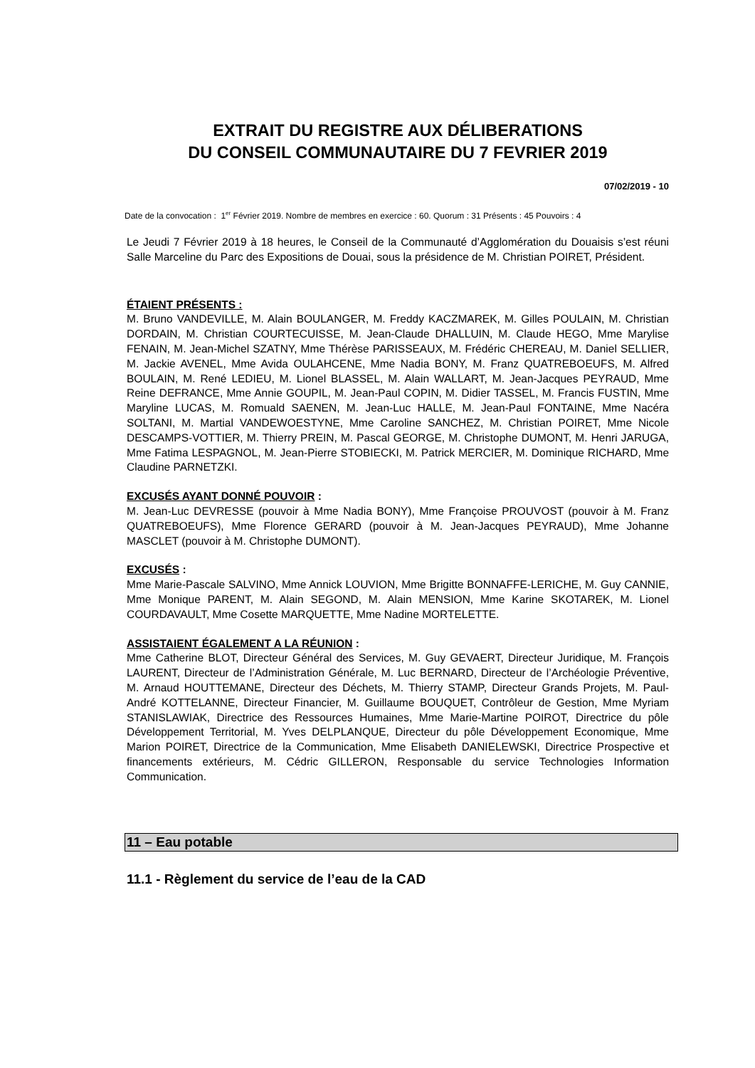EXTRAIT DU REGISTRE AUX DÉLIBERATIONS
DU CONSEIL COMMUNAUTAIRE DU 7 FEVRIER 2019
07/02/2019 - 10
Date de la convocation : 1<sup>er</sup> Février 2019. Nombre de membres en exercice : 60. Quorum : 31 Présents : 45 Pouvoirs : 4
Le Jeudi 7 Février 2019 à 18 heures, le Conseil de la Communauté d’Agglomération du Douaisis s’est réuni Salle Marceline du Parc des Expositions de Douai, sous la présidence de M. Christian POIRET, Président.
ÉTAIENT PRÉSENTS :
M. Bruno VANDEVILLE, M. Alain BOULANGER, M. Freddy KACZMAREK, M. Gilles POULAIN, M. Christian DORDAIN, M. Christian COURTECUISSE, M. Jean-Claude DHALLUIN, M. Claude HEGO, Mme Marylise FENAIN, M. Jean-Michel SZATNY, Mme Thérèse PARISSEAUX, M. Frédéric CHEREAU, M. Daniel SELLIER, M. Jackie AVENEL, Mme Avida OULAHCENE, Mme Nadia BONY, M. Franz QUATREBOEUFS, M. Alfred BOULAIN, M. René LEDIEU, M. Lionel BLASSEL, M. Alain WALLART, M. Jean-Jacques PEYRAUD, Mme Reine DEFRANCE, Mme Annie GOUPIL, M. Jean-Paul COPIN, M. Didier TASSEL, M. Francis FUSTIN, Mme Maryline LUCAS, M. Romuald SAENEN, M. Jean-Luc HALLE, M. Jean-Paul FONTAINE, Mme Nacéra SOLTANI, M. Martial VANDEWOESTYNE, Mme Caroline SANCHEZ, M. Christian POIRET, Mme Nicole DESCAMPS-VOTTIER, M. Thierry PREIN, M. Pascal GEORGE, M. Christophe DUMONT, M. Henri JARUGA, Mme Fatima LESPAGNOL, M. Jean-Pierre STOBIECKI, M. Patrick MERCIER, M. Dominique RICHARD, Mme Claudine PARNETZKI.
EXCUSÉS AYANT DONNÉ POUVOIR :
M. Jean-Luc DEVRESSE (pouvoir à Mme Nadia BONY), Mme Françoise PROUVOST (pouvoir à M. Franz QUATREBOEUFS), Mme Florence GERARD (pouvoir à M. Jean-Jacques PEYRAUD), Mme Johanne MASCLET (pouvoir à M. Christophe DUMONT).
EXCUSÉS :
Mme Marie-Pascale SALVINO, Mme Annick LOUVION, Mme Brigitte BONNAFFE-LERICHE, M. Guy CANNIE, Mme Monique PARENT, M. Alain SEGOND, M. Alain MENSION, Mme Karine SKOTAREK, M. Lionel COURDAVAULT, Mme Cosette MARQUETTE, Mme Nadine MORTELETTE.
ASSISTAIENT ÉGALEMENT A LA RÉUNION :
Mme Catherine BLOT, Directeur Général des Services, M. Guy GEVAERT, Directeur Juridique, M. François LAURENT, Directeur de l’Administration Générale, M. Luc BERNARD, Directeur de l’Archéologie Préventive, M. Arnaud HOUTTEMANE, Directeur des Déchets, M. Thierry STAMP, Directeur Grands Projets, M. Paul-André KOTTELANNE, Directeur Financier, M. Guillaume BOUQUET, Contrôleur de Gestion, Mme Myriam STANISLAWIAK, Directrice des Ressources Humaines, Mme Marie-Martine POIROT, Directrice du pôle Développement Territorial, M. Yves DELPLANQUE, Directeur du pôle Développement Economique, Mme Marion POIRET, Directrice de la Communication, Mme Elisabeth DANIELEWSKI, Directrice Prospective et financements extérieurs, M. Cédric GILLERON, Responsable du service Technologies Information Communication.
11 – Eau potable
11.1 - Règlement du service de l’eau de la CAD